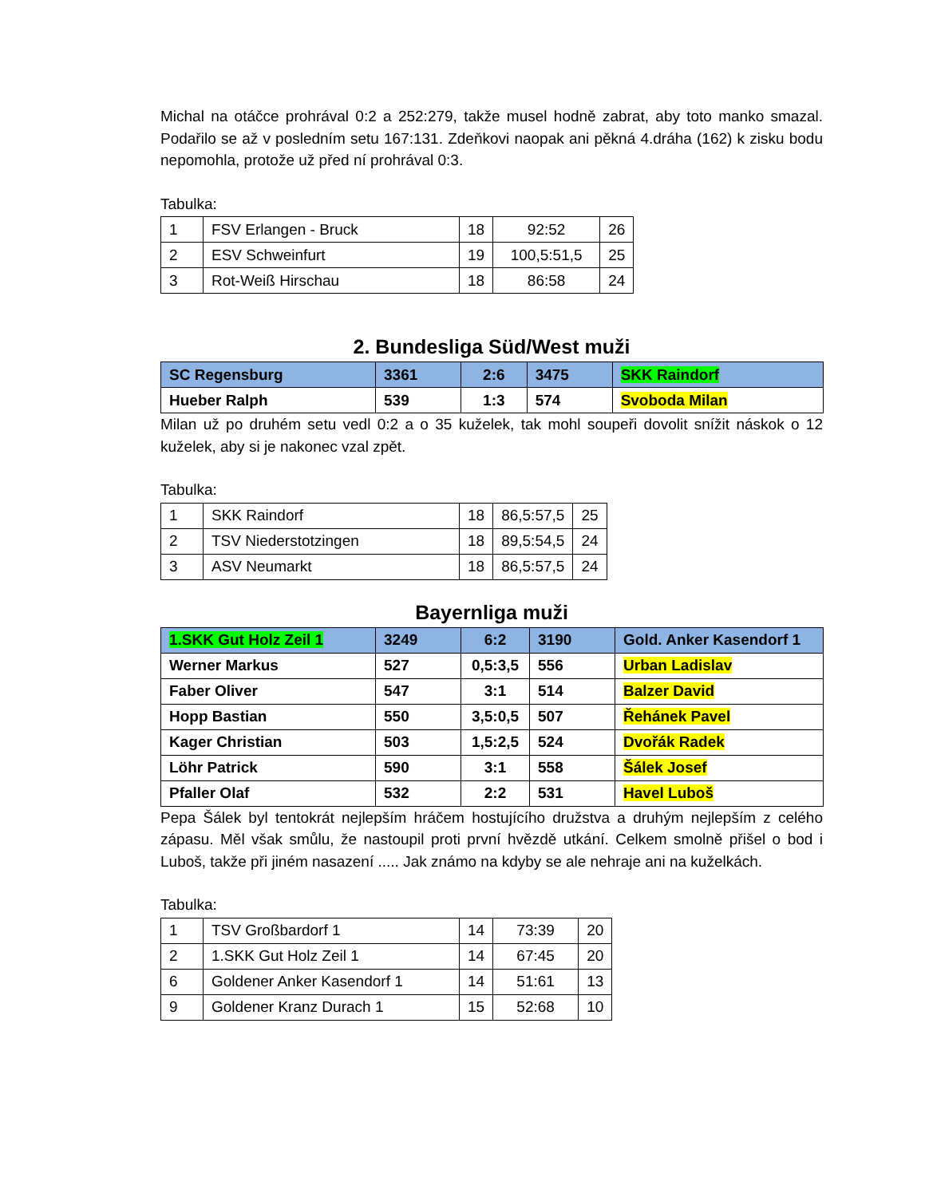Michal na otáčce prohrával 0:2 a 252:279, takže musel hodně zabrat, aby toto manko smazal. Podařilo se až v posledním setu 167:131. Zdeňkovi naopak ani pěkná 4.dráha (162) k zisku bodu nepomohla, protože už před ní prohrával 0:3.
Tabulka:
| 1 | FSV Erlangen - Bruck | 18 | 92:52 | 26 |
| 2 | ESV Schweinfurt | 19 | 100,5:51,5 | 25 |
| 3 | Rot-Weiß Hirschau | 18 | 86:58 | 24 |
2. Bundesliga Süd/West muži
| SC Regensburg | 3361 | 2:6 | 3475 | SKK Raindorf |
| Hueber Ralph | 539 | 1:3 | 574 | Svoboda Milan |
Milan už po druhém setu vedl 0:2 a o 35 kuželek, tak mohl soupeři dovolit snížit náskok o 12 kuželek, aby si je nakonec vzal zpět.
Tabulka:
| 1 | SKK Raindorf | 18 | 86,5:57,5 | 25 |
| 2 | TSV Niederstotzingen | 18 | 89,5:54,5 | 24 |
| 3 | ASV Neumarkt | 18 | 86,5:57,5 | 24 |
Bayernliga muži
| 1.SKK Gut Holz Zeil 1 | 3249 | 6:2 | 3190 | Gold. Anker Kasendorf 1 |
| Werner Markus | 527 | 0,5:3,5 | 556 | Urban Ladislav |
| Faber Oliver | 547 | 3:1 | 514 | Balzer David |
| Hopp Bastian | 550 | 3,5:0,5 | 507 | Řehánek Pavel |
| Kager Christian | 503 | 1,5:2,5 | 524 | Dvořák Radek |
| Löhr Patrick | 590 | 3:1 | 558 | Šálek Josef |
| Pfaller Olaf | 532 | 2:2 | 531 | Havel Luboš |
Pepa Šálek byl tentokrát nejlepším hráčem hostujícího družstva a druhým nejlepším z celého zápasu. Měl však smůlu, že nastoupil proti první hvězdě utkání. Celkem smolně přišel o bod i Luboš, takže při jiném nasazení ..... Jak známo na kdyby se ale nehraje ani na kuželkách.
Tabulka:
| 1 | TSV Großbardorf 1 | 14 | 73:39 | 20 |
| 2 | 1.SKK Gut Holz Zeil 1 | 14 | 67:45 | 20 |
| 6 | Goldener Anker Kasendorf 1 | 14 | 51:61 | 13 |
| 9 | Goldener Kranz Durach 1 | 15 | 52:68 | 10 |